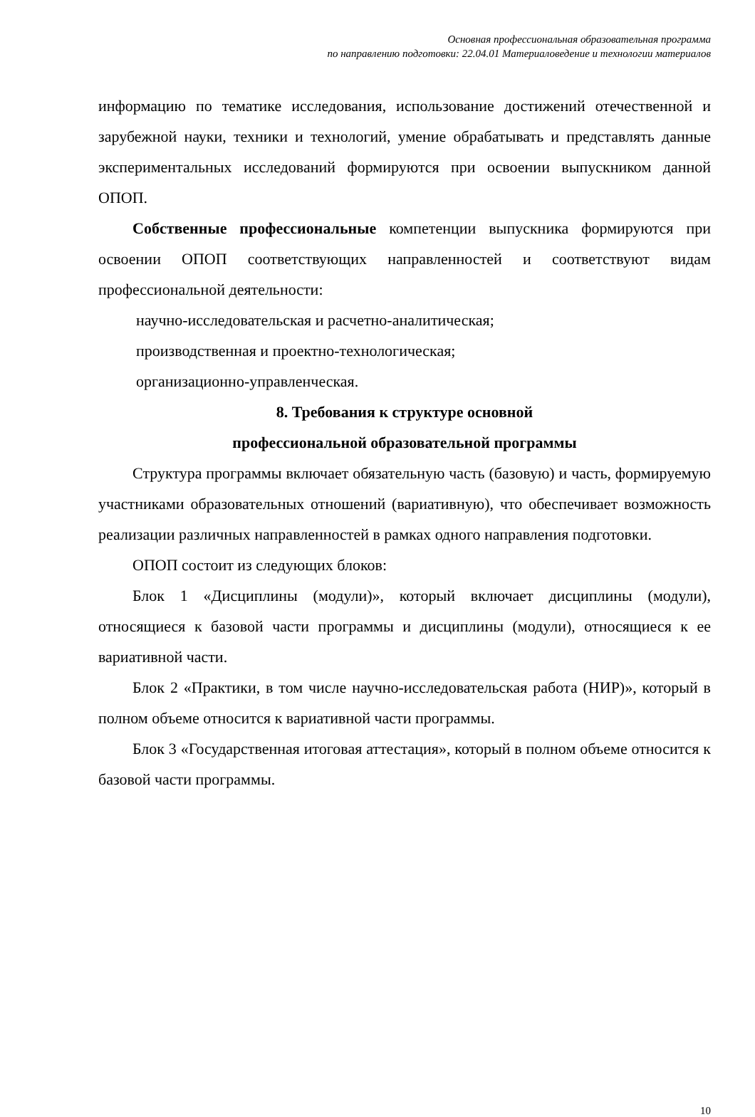Основная профессиональная образовательная программа
по направлению подготовки: 22.04.01 Материаловедение и технологии материалов
информацию по тематике исследования, использование достижений отечественной и зарубежной науки, техники и технологий, умение обрабатывать и представлять данные экспериментальных исследований формируются при освоении выпускником данной ОПОП.
Собственные профессиональные компетенции выпускника формируются при освоении ОПОП соответствующих направленностей и соответствуют видам профессиональной деятельности:
научно-исследовательская и расчетно-аналитическая;
производственная и проектно-технологическая;
организационно-управленческая.
8. Требования к структуре основной
профессиональной образовательной программы
Структура программы включает обязательную часть (базовую) и часть, формируемую участниками образовательных отношений (вариативную), что обеспечивает возможность реализации различных направленностей в рамках одного направления подготовки.
ОПОП состоит из следующих блоков:
Блок 1 «Дисциплины (модули)», который включает дисциплины (модули), относящиеся к базовой части программы и дисциплины (модули), относящиеся к ее вариативной части.
Блок 2 «Практики, в том числе научно-исследовательская работа (НИР)», который в полном объеме относится к вариативной части программы.
Блок 3 «Государственная итоговая аттестация», который в полном объеме относится к базовой части программы.
10